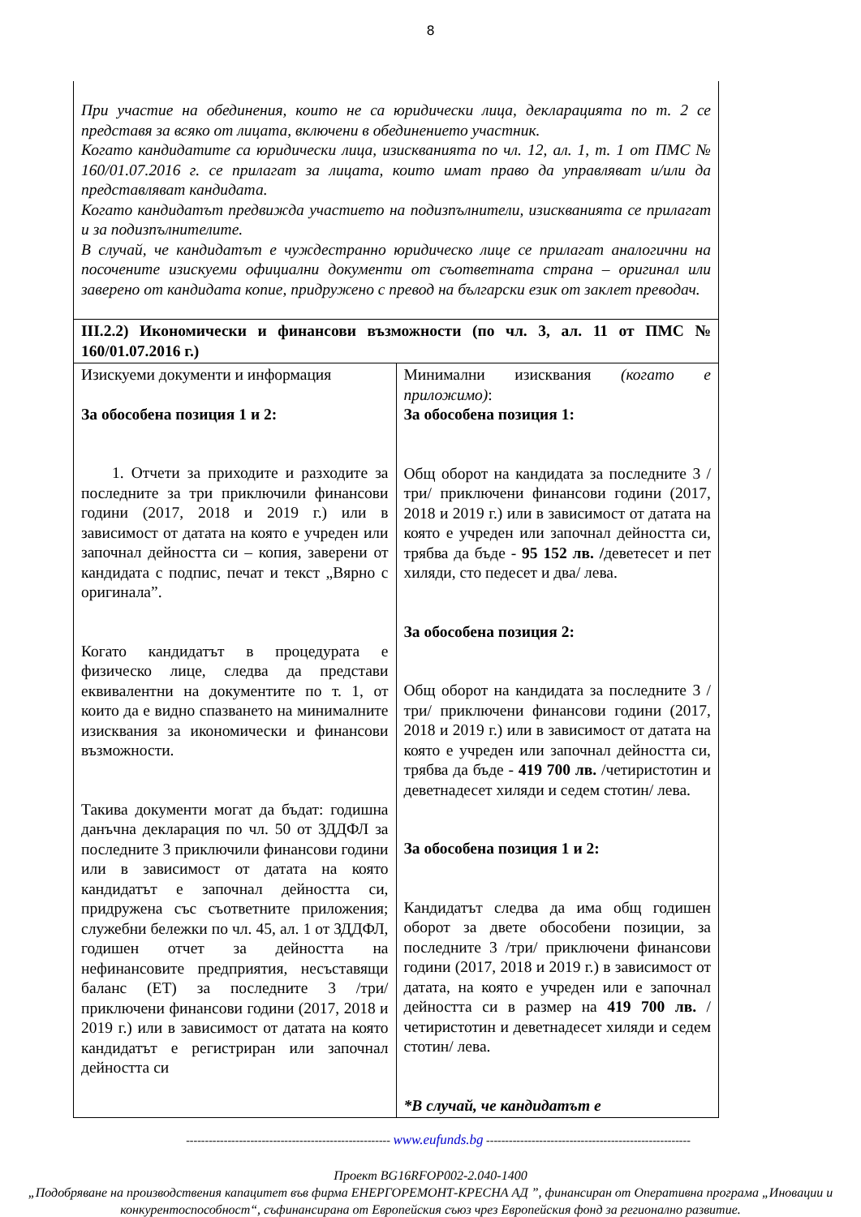8
| При участие на обединения, които не са юридически лица, декларацията по т. 2 се представя за всяко от лицата, включени в обединението участник. Когато кандидатите са юридически лица, изискванията по чл. 12, ал. 1, т. 1 от ПМС № 160/01.07.2016 г. се прилагат за лицата, които имат право да управляват и/или да представляват кандидата. Когато кандидатът предвижда участието на подизпълнители, изискванията се прилагат и за подизпълнителите. В случай, че кандидатът е чуждестранно юридическо лице се прилагат аналогични на посочените изискуеми официални документи от съответната страна – оригинал или заверено от кандидата копие, придружено с превод на български език от заклет преводач. | |
| III.2.2) Икономически и финансови възможности (по чл. 3, ал. 11 от ПМС № 160/01.07.2016 г.) | |
| Изискуеми документи и информация За обособена позиция 1 и 2: 1. Отчети за приходите и разходите за последните за три приключили финансови години (2017, 2018 и 2019 г.) или в зависимост от датата на която е учреден или започнал дейността си – копия, заверени от кандидата с подпис, печат и текст „Вярно с оригинала”. Когато кандидатът в процедурата е физическо лице, следва да представи еквивалентни на документите по т. 1, от които да е видно спазването на минималните изисквания за икономически и финансови възможности. Такива документи могат да бъдат: годишна данъчна декларация по чл. 50 от ЗДДФЛ за последните 3 приключили финансови години или в зависимост от датата на която кандидатът е започнал дейността си, придружена със съответните приложения; служебни бележки по чл. 45, ал. 1 от ЗДДФЛ, годишен отчет за дейността на нефинансовите предприятия, несъставящи баланс (ЕТ) за последните 3 /три/ приключени финансови години (2017, 2018 и 2019 г.) или в зависимост от датата на която кандидатът е регистриран или започнал дейността си | Минимални изисквания (когато е приложимо) : За обособена позиция 1: Общ оборот на кандидата за последните 3 /три/ приключени финансови години (2017, 2018 и 2019 г.) или в зависимост от датата на която е учреден или започнал дейността си, трябва да бъде - 95 152 лв. / деветесет и пет хиляди, сто педесет и два/ лева. За обособена позиция 2: Общ оборот на кандидата за последните 3 /три/ приключени финансови години (2017, 2018 и 2019 г.) или в зависимост от датата на която е учреден или започнал дейността си, трябва да бъде - 419 700 лв. /четиристотин и деветнадесет хиляди и седем стотин/ лева. За обособена позиция 1 и 2: Кандидатът следва да има общ годишен оборот за двете обособени позиции, за последните 3 /три/ приключени финансови години (2017, 2018 и 2019 г.) в зависимост от датата, на която е учреден или е започнал дейността си в размер на 419 700 лв. /четиристотин и деветнадесет хиляди и седем стотин/ лева. *В случай, че кандидатът е |
------------------------------------------------------ www.eufunds.bg ------------------------------------------------------
Проект BG16RFOP002-2.040-1400
„Подобряване на производствения капацитет във фирма ЕНЕРГОРЕМОНТ-КРЕСНА АД ”, финансиран от Оперативна програма „Иновации и конкурентоспособност“, съфинансирана от Европейския съюз чрез Европейския фонд за регионално развитие.